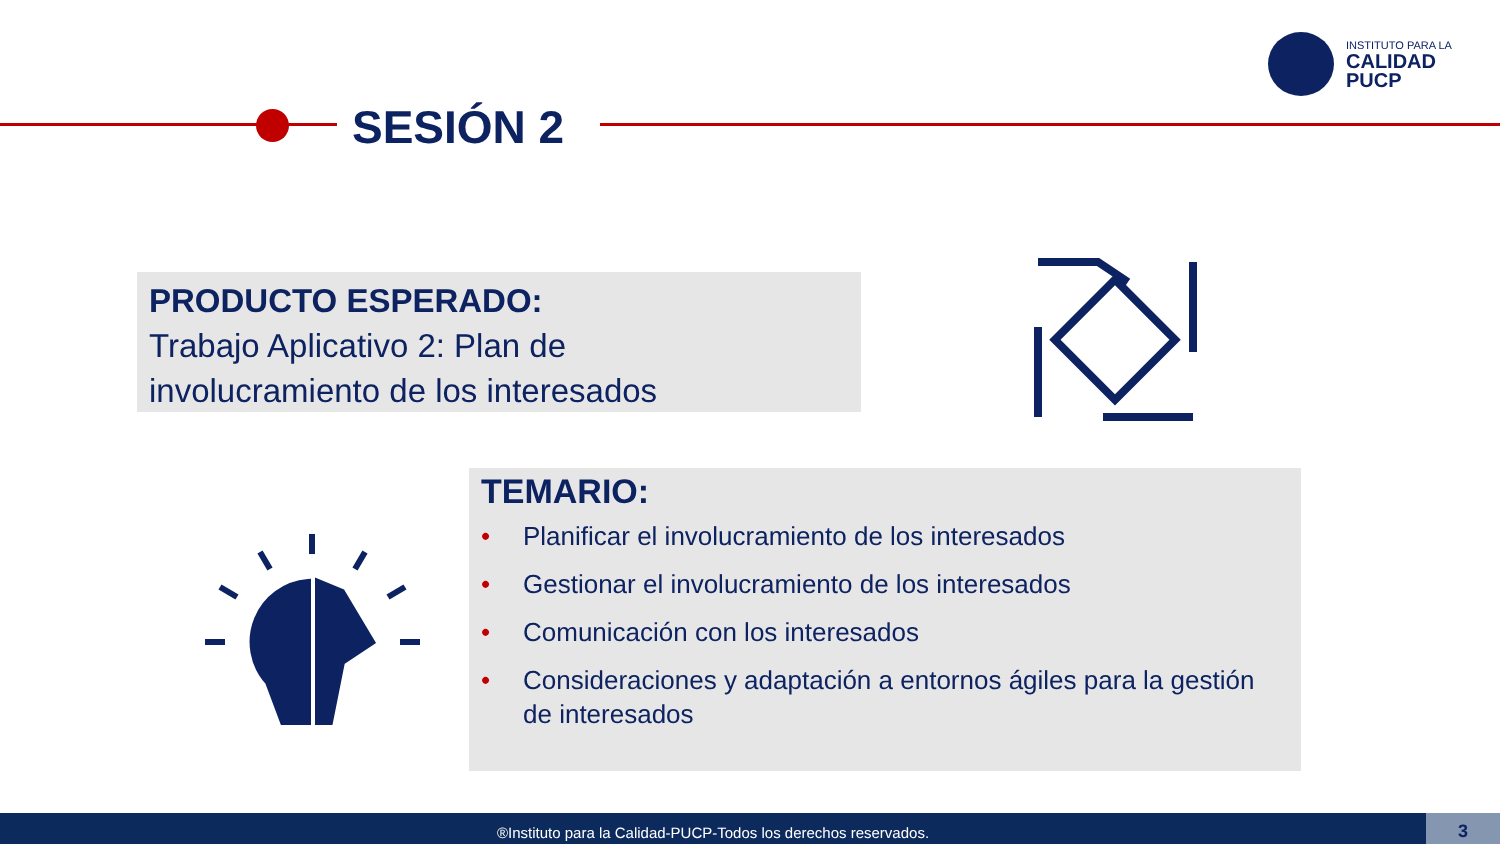INSTITUTO PARA LA
CALIDAD
PUCP
SESIÓN 2
PRODUCTO ESPERADO:
Trabajo Aplicativo 2: Plan de
involucramiento de los interesados
TEMARIO:
• Planificar el involucramiento de los interesados
• Gestionar el involucramiento de los interesados
• Comunicación con los interesados
• Consideraciones y adaptación a entornos ágiles para la gestión de interesados
®Instituto para la Calidad-PUCP-Todos los derechos reservados. 3